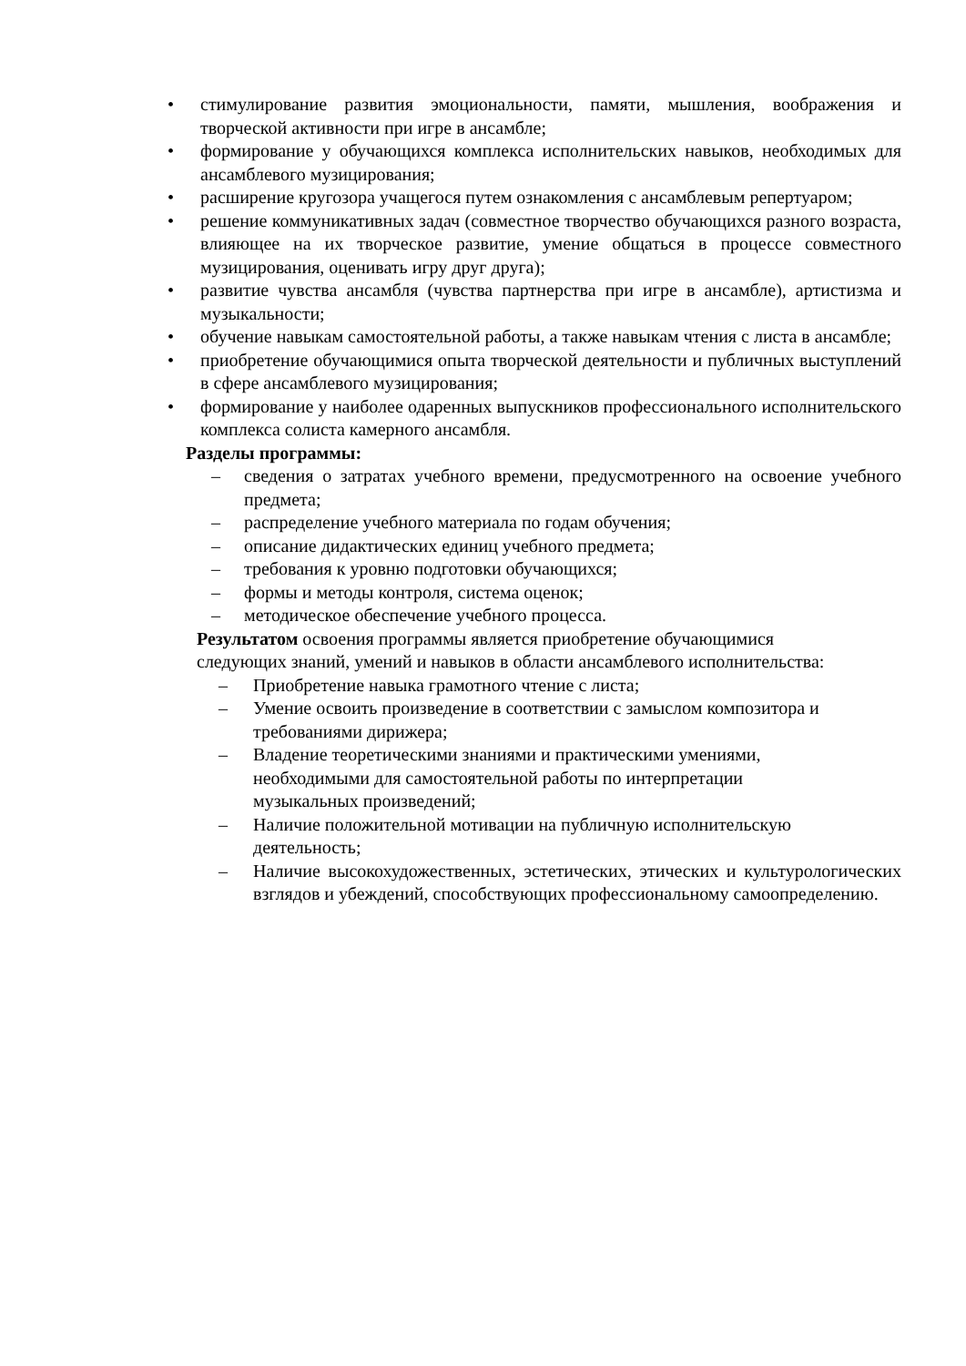• стимулирование развития эмоциональности, памяти, мышления, воображения и творческой активности при игре в ансамбле;
• формирование у обучающихся комплекса исполнительских навыков, необходимых для ансамблевого музицирования;
• расширение кругозора учащегося путем ознакомления с ансамблевым репертуаром;
• решение коммуникативных задач (совместное творчество обучающихся разного возраста, влияющее на их творческое развитие, умение общаться в процессе совместного музицирования, оценивать игру друг друга);
• развитие чувства ансамбля (чувства партнерства при игре в ансамбле), артистизма и музыкальности;
• обучение навыкам самостоятельной работы, а также навыкам чтения с листа в ансамбле;
• приобретение обучающимися опыта творческой деятельности и публичных выступлений в сфере ансамблевого музицирования;
• формирование у наиболее одаренных выпускников профессионального исполнительского комплекса солиста камерного ансамбля.
Разделы программы:
– сведения о затратах учебного времени, предусмотренного на освоение учебного предмета;
– распределение учебного материала по годам обучения;
– описание дидактических единиц учебного предмета;
– требования к уровню подготовки обучающихся;
– формы и методы контроля, система оценок;
– методическое обеспечение учебного процесса.
Результатом освоения программы является приобретение обучающимися
следующих знаний, умений и навыков в области ансамблевого исполнительства:
– Приобретение навыка грамотного чтение с листа;
– Умение освоить произведение в соответствии с замыслом композитора и требованиями дирижера;
– Владение теоретическими знаниями и практическими умениями,
необходимыми для самостоятельной работы по интерпретации
музыкальных произведений;
– Наличие положительной мотивации на публичную исполнительскую деятельность;
– Наличие высокохудожественных, эстетических, этических и культурологических взглядов и убеждений, способствующих профессиональному самоопределению.